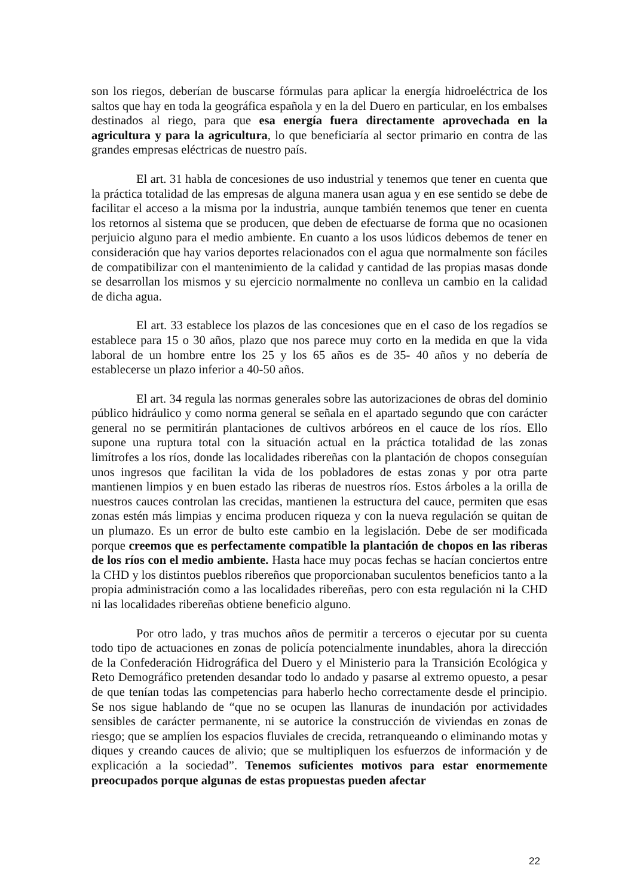son los riegos, deberían de buscarse fórmulas para aplicar la energía hidroeléctrica de los saltos que hay en toda la geográfica española y en la del Duero en particular, en los embalses destinados al riego, para que esa energía fuera directamente aprovechada en la agricultura y para la agricultura, lo que beneficiaría al sector primario en contra de las grandes empresas eléctricas de nuestro país.
El art. 31 habla de concesiones de uso industrial y tenemos que tener en cuenta que la práctica totalidad de las empresas de alguna manera usan agua y en ese sentido se debe de facilitar el acceso a la misma por la industria, aunque también tenemos que tener en cuenta los retornos al sistema que se producen, que deben de efectuarse de forma que no ocasionen perjuicio alguno para el medio ambiente. En cuanto a los usos lúdicos debemos de tener en consideración que hay varios deportes relacionados con el agua que normalmente son fáciles de compatibilizar con el mantenimiento de la calidad y cantidad de las propias masas donde se desarrollan los mismos y su ejercicio normalmente no conlleva un cambio en la calidad de dicha agua.
El art. 33 establece los plazos de las concesiones que en el caso de los regadíos se establece para 15 o 30 años, plazo que nos parece muy corto en la medida en que la vida laboral de un hombre entre los 25 y los 65 años es de 35- 40 años y no debería de establecerse un plazo inferior a 40-50 años.
El art. 34 regula las normas generales sobre las autorizaciones de obras del dominio público hidráulico y como norma general se señala en el apartado segundo que con carácter general no se permitirán plantaciones de cultivos arbóreos en el cauce de los ríos. Ello supone una ruptura total con la situación actual en la práctica totalidad de las zonas limítrofes a los ríos, donde las localidades ribereñas con la plantación de chopos conseguían unos ingresos que facilitan la vida de los pobladores de estas zonas y por otra parte mantienen limpios y en buen estado las riberas de nuestros ríos. Estos árboles a la orilla de nuestros cauces controlan las crecidas, mantienen la estructura del cauce, permiten que esas zonas estén más limpias y encima producen riqueza y con la nueva regulación se quitan de un plumazo. Es un error de bulto este cambio en la legislación. Debe de ser modificada porque creemos que es perfectamente compatible la plantación de chopos en las riberas de los ríos con el medio ambiente. Hasta hace muy pocas fechas se hacían conciertos entre la CHD y los distintos pueblos ribereños que proporcionaban suculentos beneficios tanto a la propia administración como a las localidades ribereñas, pero con esta regulación ni la CHD ni las localidades ribereñas obtiene beneficio alguno.
Por otro lado, y tras muchos años de permitir a terceros o ejecutar por su cuenta todo tipo de actuaciones en zonas de policía potencialmente inundables, ahora la dirección de la Confederación Hidrográfica del Duero y el Ministerio para la Transición Ecológica y Reto Demográfico pretenden desandar todo lo andado y pasarse al extremo opuesto, a pesar de que tenían todas las competencias para haberlo hecho correctamente desde el principio. Se nos sigue hablando de “que no se ocupen las llanuras de inundación por actividades sensibles de carácter permanente, ni se autorice la construcción de viviendas en zonas de riesgo; que se amplíen los espacios fluviales de crecida, retranqueando o eliminando motas y diques y creando cauces de alivio; que se multipliquen los esfuerzos de información y de explicación a la sociedad”. Tenemos suficientes motivos para estar enormemente preocupados porque algunas de estas propuestas pueden afectar
22